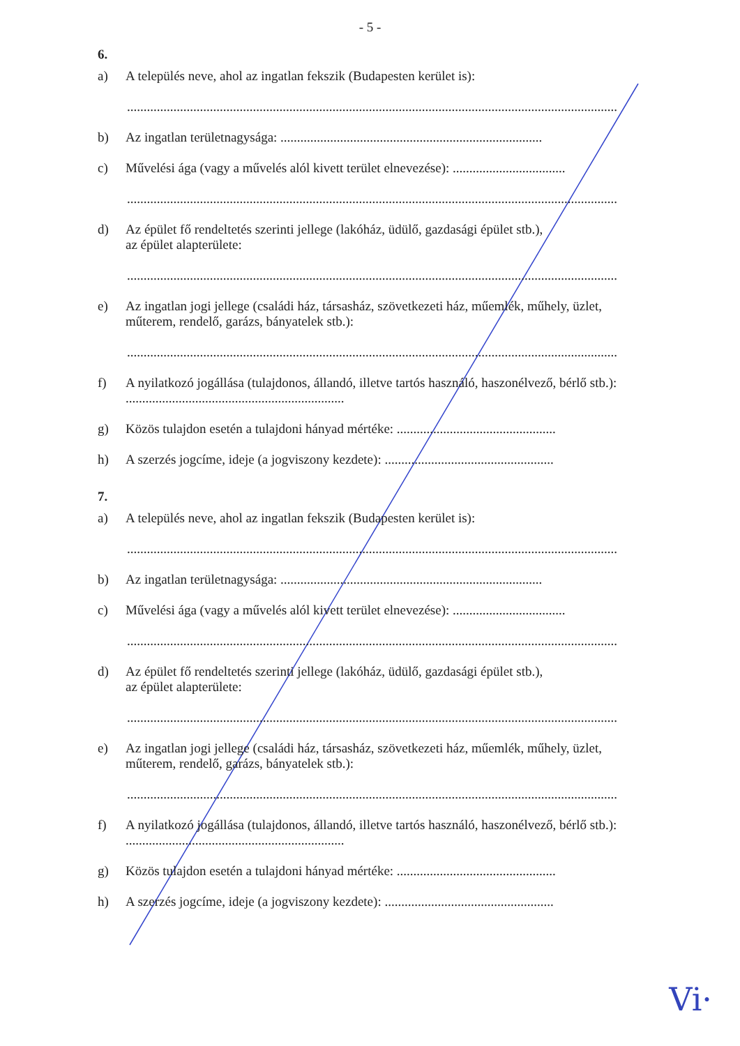- 5 -
6.
a) A település neve, ahol az ingatlan fekszik (Budapesten kerület is):
....................................................................................................................................................
b) Az ingatlan területnagysága: ...............................................................................
c) Művelési ága (vagy a művelés alól kivett terület elnevezése): ..................................
....................................................................................................................................................
d) Az épület fő rendeltetés szerinti jellege (lakóház, üdülő, gazdasági épület stb.),
az épület alapterülete:
....................................................................................................................................................
e) Az ingatlan jogi jellege (családi ház, társasház, szövetkezeti ház, műemlék, műhely, üzlet, műterem, rendelő, garázs, bányatelek stb.):
....................................................................................................................................................
f) A nyilatkozó jogállása (tulajdonos, állandó, illetve tartós használó, haszonélvező, bérlő stb.): ..................................................................
g) Közös tulajdon esetén a tulajdoni hányad mértéke: ................................................
h) A szerzés jogcíme, ideje (a jogviszony kezdete): ...................................................
7.
a) A település neve, ahol az ingatlan fekszik (Budapesten kerület is):
....................................................................................................................................................
b) Az ingatlan területnagysága: ...............................................................................
c) Művelési ága (vagy a művelés alól kivett terület elnevezése): ..................................
....................................................................................................................................................
d) Az épület fő rendeltetés szerinti jellege (lakóház, üdülő, gazdasági épület stb.),
az épület alapterülete:
....................................................................................................................................................
e) Az ingatlan jogi jellege (családi ház, társasház, szövetkezeti ház, műemlék, műhely, üzlet, műterem, rendelő, garázs, bányatelek stb.):
....................................................................................................................................................
f) A nyilatkozó jogállása (tulajdonos, állandó, illetve tartós használó, haszonélvező, bérlő stb.): ..................................................................
g) Közös tulajdon esetén a tulajdoni hányad mértéke: ................................................
h) A szerzés jogcíme, ideje (a jogviszony kezdete): ...................................................
Vi·